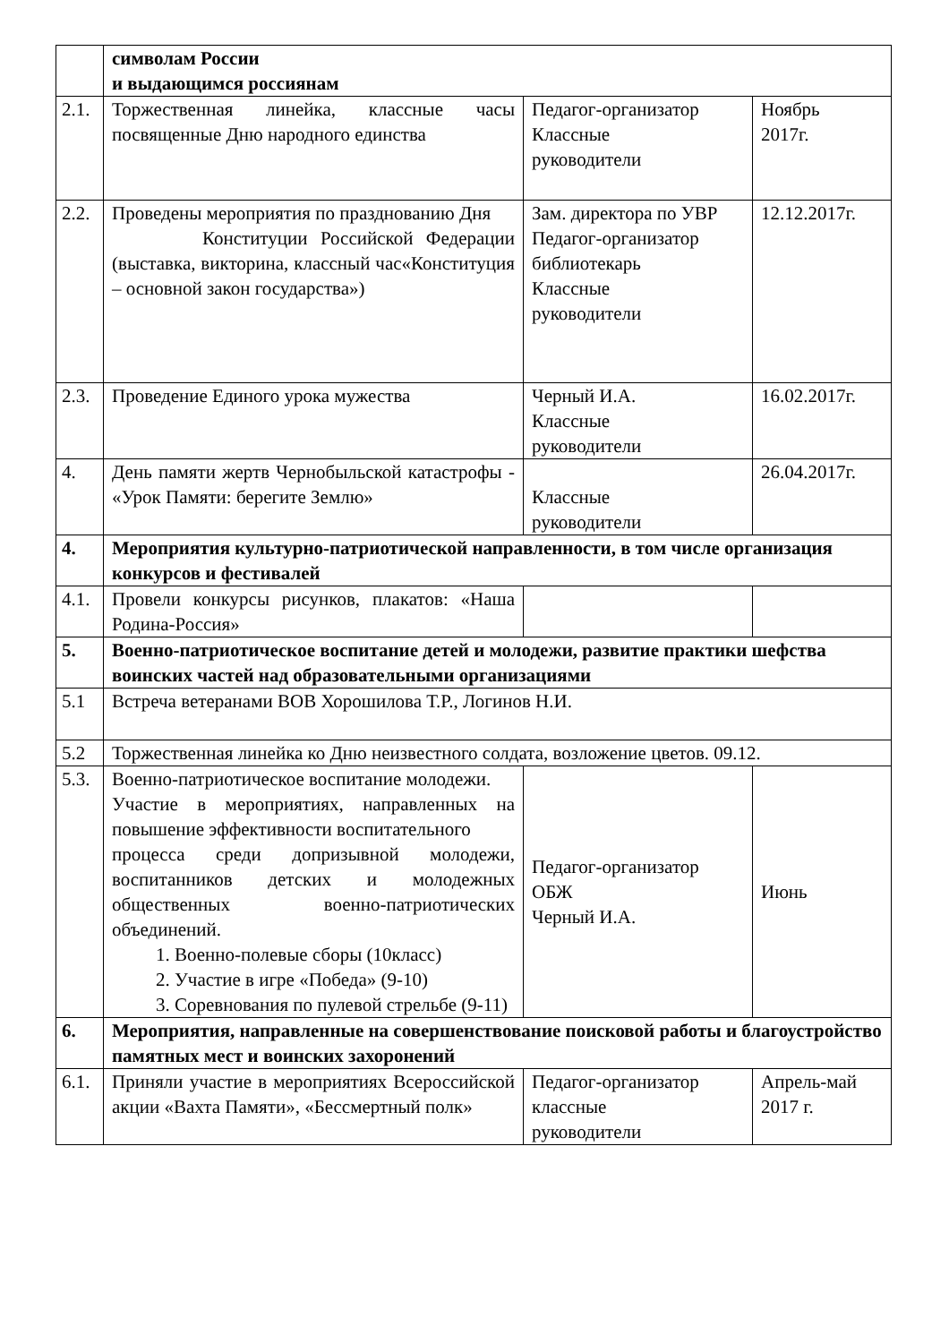| | символам России и выдающимся россиянам | | |
| 2.1. | Торжественная линейка, классные часы посвященные Дню народного единства | Педагог-организатор Классные руководители | Ноябрь 2017г. |
| 2.2. | Проведены мероприятия по празднованию Дня Конституции Российской Федерации (выставка, викторина, классный час«Конституция – основной закон государства») | Зам. директора по УВР Педагог-организатор библиотекарь Классные руководители | 12.12.2017г. |
| 2.3. | Проведение Единого урока мужества | Черный И.А. Классные руководители | 16.02.2017г. |
| 4. | День памяти жертв Чернобыльской катастрофы - «Урок Памяти: берегите Землю» | Классные руководители | 26.04.2017г. |
| 4. | Мероприятия культурно-патриотической направленности, в том числе организация конкурсов и фестивалей | | |
| 4.1. | Провели конкурсы рисунков, плакатов: «Наша Родина-Россия» | | |
| 5. | Военно-патриотическое воспитание детей и молодежи, развитие практики шефства воинских частей над образовательными организациями | | |
| 5.1 | Встреча ветеранами ВОВ Хорошилова Т.Р., Логинов Н.И. | | |
| 5.2 | Торжественная линейка ко Дню неизвестного солдата, возложение цветов. 09.12. | | |
| 5.3. | Военно-патриотическое воспитание молодежи. Участие в мероприятиях, направленных на повышение эффективности воспитательного процесса среди допризывной молодежи, воспитанников детских и молодежных общественных военно-патриотических объединений. 1. Военно-полевые сборы (10класс) 2. Участие в игре «Победа» (9-10) 3. Соревнования по пулевой стрельбе (9-11) | Педагог-организатор ОБЖ Черный И.А. | Июнь |
| 6. | Мероприятия, направленные на совершенствование поисковой работы и благоустройство памятных мест и воинских захоронений | | |
| 6.1. | Приняли участие в мероприятиях Всероссийской акции «Вахта Памяти», «Бессмертный полк» | Педагог-организатор классные руководители | Апрель-май 2017 г. |